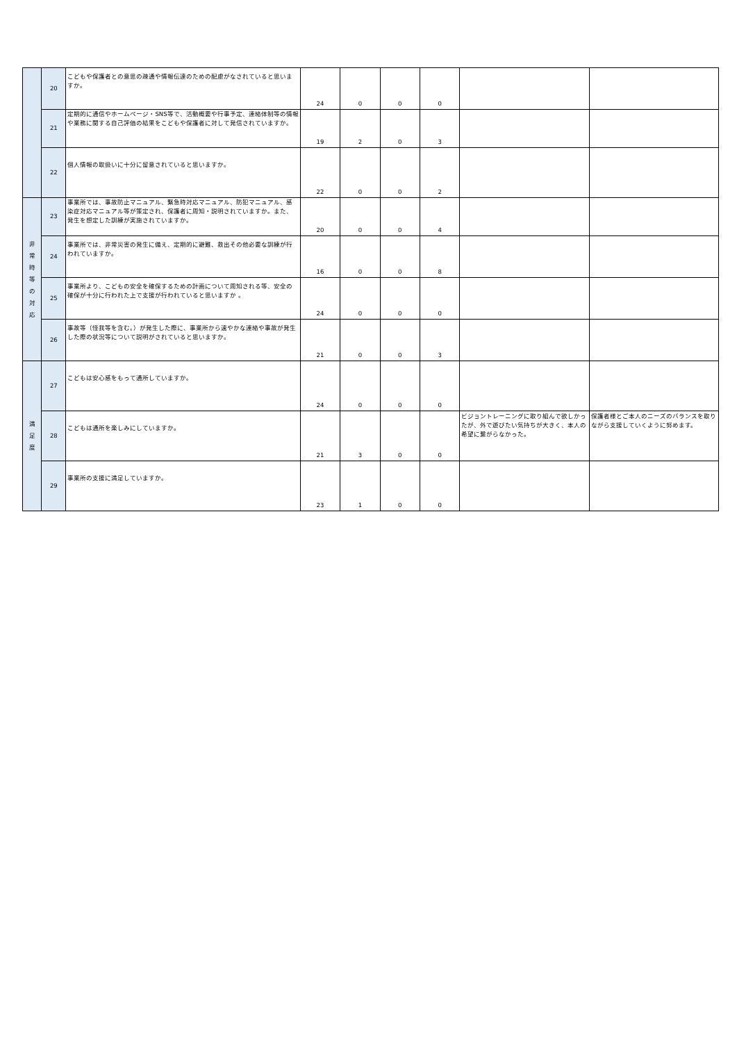| | 20 | こどもや保護者との意思の疎通や情報伝達のための配慮がなされていると思いますか。 | 24 | 0 | 0 | 0 | | |
| | 21 | 定期的に通信やホームページ・SNS等で、活動概要や行事予定、連絡体制等の情報や業務に関する自己評価の結果をこどもや保護者に対して発信されていますか。 | 19 | 2 | 0 | 3 | | |
| | 22 | 個人情報の取扱いに十分に留意されていると思いますか。 | 22 | 0 | 0 | 2 | | |
| 非 常 時 等 の 対 応 | 23 | 事業所では、事故防止マニュアル、緊急時対応マニュアル、防犯マニュアル、感染症対応マニュアル等が策定され、保護者に周知・説明されていますか。また、発生を想定した訓練が実施されていますか。 | 20 | 0 | 0 | 4 | | |
| | 24 | 事業所では、非常災害の発生に備え、定期的に避難、救出その他必要な訓練が行われていますか。 | 16 | 0 | 0 | 8 | | |
| | 25 | 事業所より、こどもの安全を確保するための計画について周知される等、安全の確保が十分に行われた上で支援が行われていると思いますか 。 | 24 | 0 | 0 | 0 | | |
| | 26 | 事故等（怪我等を含む。）が発生した際に、事業所から速やかな連絡や事故が発生した際の状況等について説明がされていると思いますか。 | 21 | 0 | 0 | 3 | | |
| 満 足 度 | 27 | こどもは安心感をもって通所していますか。 | 24 | 0 | 0 | 0 | | |
| | 28 | こどもは通所を楽しみにしていますか。 | 21 | 3 | 0 | 0 | ビジョントレーニングに取り組んで欲しかったが、外で遊びたい気持ちが大きく、本人の希望に繋がらなかった。 | 保護者様とご本人のニーズのバランスを取りながら支援していくように努めます。 |
| | 29 | 事業所の支援に満足していますか。 | 23 | 1 | 0 | 0 | | |